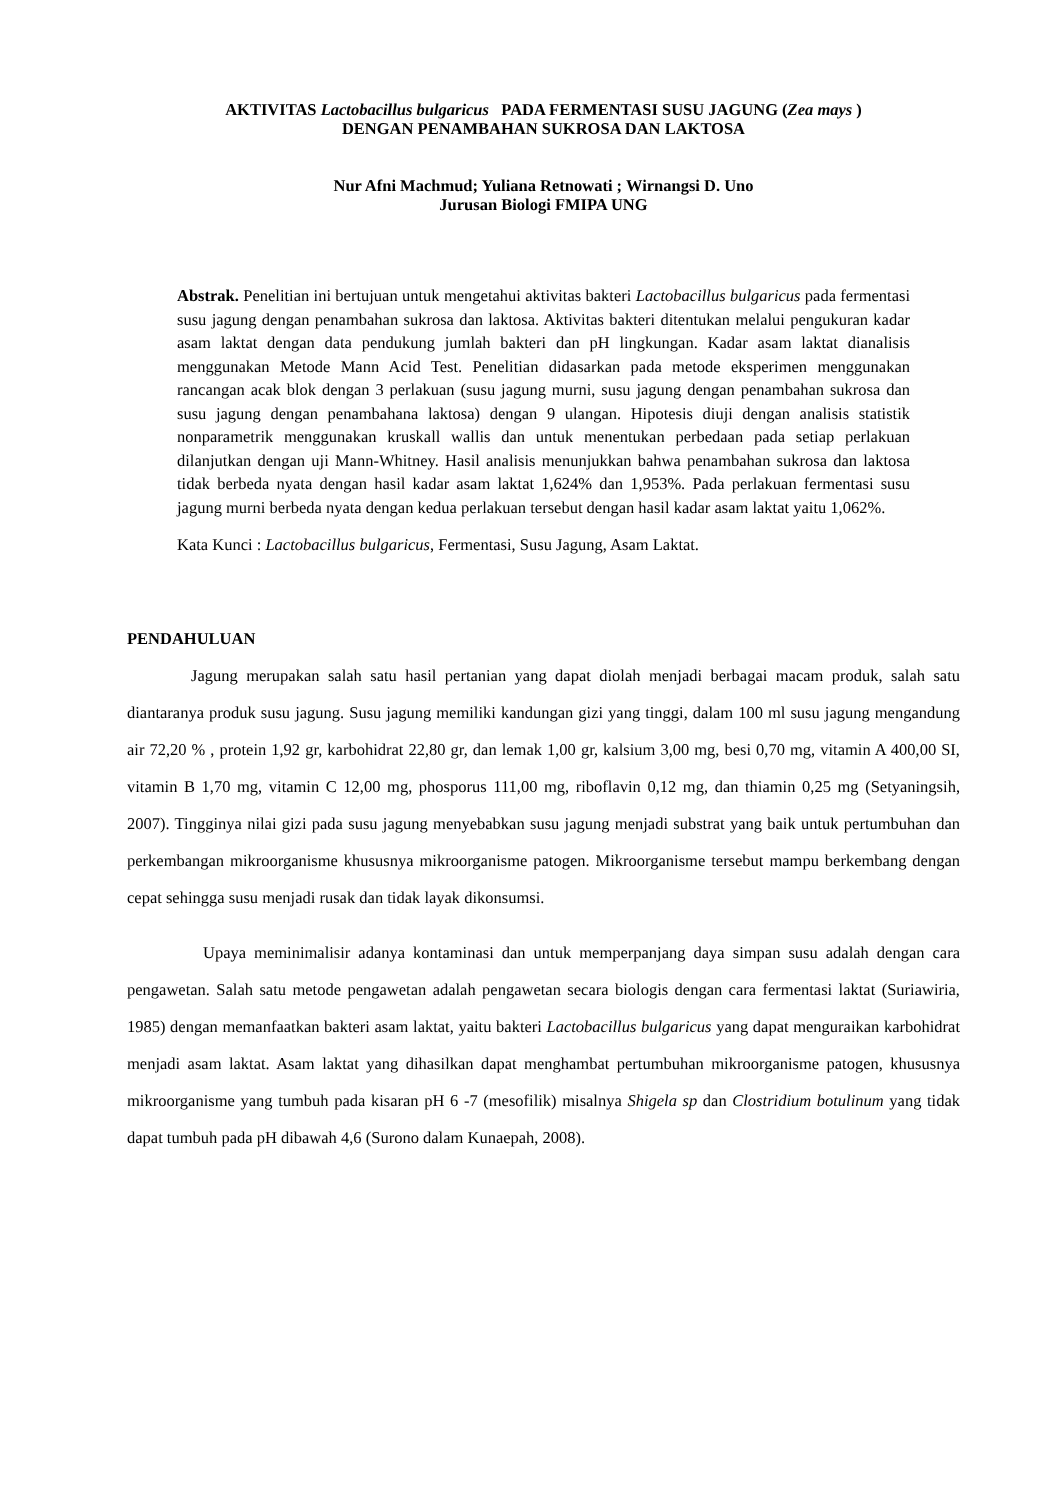AKTIVITAS Lactobacillus bulgaricus PADA FERMENTASI SUSU JAGUNG (Zea mays )
DENGAN PENAMBAHAN SUKROSA DAN LAKTOSA
Nur Afni Machmud; Yuliana Retnowati ; Wirnangsi D. Uno
Jurusan Biologi FMIPA UNG
Abstrak. Penelitian ini bertujuan untuk mengetahui aktivitas bakteri Lactobacillus bulgaricus pada fermentasi susu jagung dengan penambahan sukrosa dan laktosa. Aktivitas bakteri ditentukan melalui pengukuran kadar asam laktat dengan data pendukung jumlah bakteri dan pH lingkungan. Kadar asam laktat dianalisis menggunakan Metode Mann Acid Test. Penelitian didasarkan pada metode eksperimen menggunakan rancangan acak blok dengan 3 perlakuan (susu jagung murni, susu jagung dengan penambahan sukrosa dan susu jagung dengan penambahana laktosa) dengan 9 ulangan. Hipotesis diuji dengan analisis statistik nonparametrik menggunakan kruskall wallis dan untuk menentukan perbedaan pada setiap perlakuan dilanjutkan dengan uji Mann-Whitney. Hasil analisis menunjukkan bahwa penambahan sukrosa dan laktosa tidak berbeda nyata dengan hasil kadar asam laktat 1,624% dan 1,953%. Pada perlakuan fermentasi susu jagung murni berbeda nyata dengan kedua perlakuan tersebut dengan hasil kadar asam laktat yaitu 1,062%.
Kata Kunci : Lactobacillus bulgaricus, Fermentasi, Susu Jagung, Asam Laktat.
PENDAHULUAN
Jagung merupakan salah satu hasil pertanian yang dapat diolah menjadi berbagai macam produk, salah satu diantaranya produk susu jagung. Susu jagung memiliki kandungan gizi yang tinggi, dalam 100 ml susu jagung mengandung air 72,20 % , protein 1,92 gr, karbohidrat 22,80 gr, dan lemak 1,00 gr, kalsium 3,00 mg, besi 0,70 mg, vitamin A 400,00 SI, vitamin B 1,70 mg, vitamin C 12,00 mg, phosporus 111,00 mg, riboflavin 0,12 mg, dan thiamin 0,25 mg (Setyaningsih, 2007). Tingginya nilai gizi pada susu jagung menyebabkan susu jagung menjadi substrat yang baik untuk pertumbuhan dan perkembangan mikroorganisme khususnya mikroorganisme patogen. Mikroorganisme tersebut mampu berkembang dengan cepat sehingga susu menjadi rusak dan tidak layak dikonsumsi.
Upaya meminimalisir adanya kontaminasi dan untuk memperpanjang daya simpan susu adalah dengan cara pengawetan. Salah satu metode pengawetan adalah pengawetan secara biologis dengan cara fermentasi laktat (Suriawiria, 1985) dengan memanfaatkan bakteri asam laktat, yaitu bakteri Lactobacillus bulgaricus yang dapat menguraikan karbohidrat menjadi asam laktat. Asam laktat yang dihasilkan dapat menghambat pertumbuhan mikroorganisme patogen, khususnya mikroorganisme yang tumbuh pada kisaran pH 6 -7 (mesofilik) misalnya Shigela sp dan Clostridium botulinum yang tidak dapat tumbuh pada pH dibawah 4,6 (Surono dalam Kunaepah, 2008).